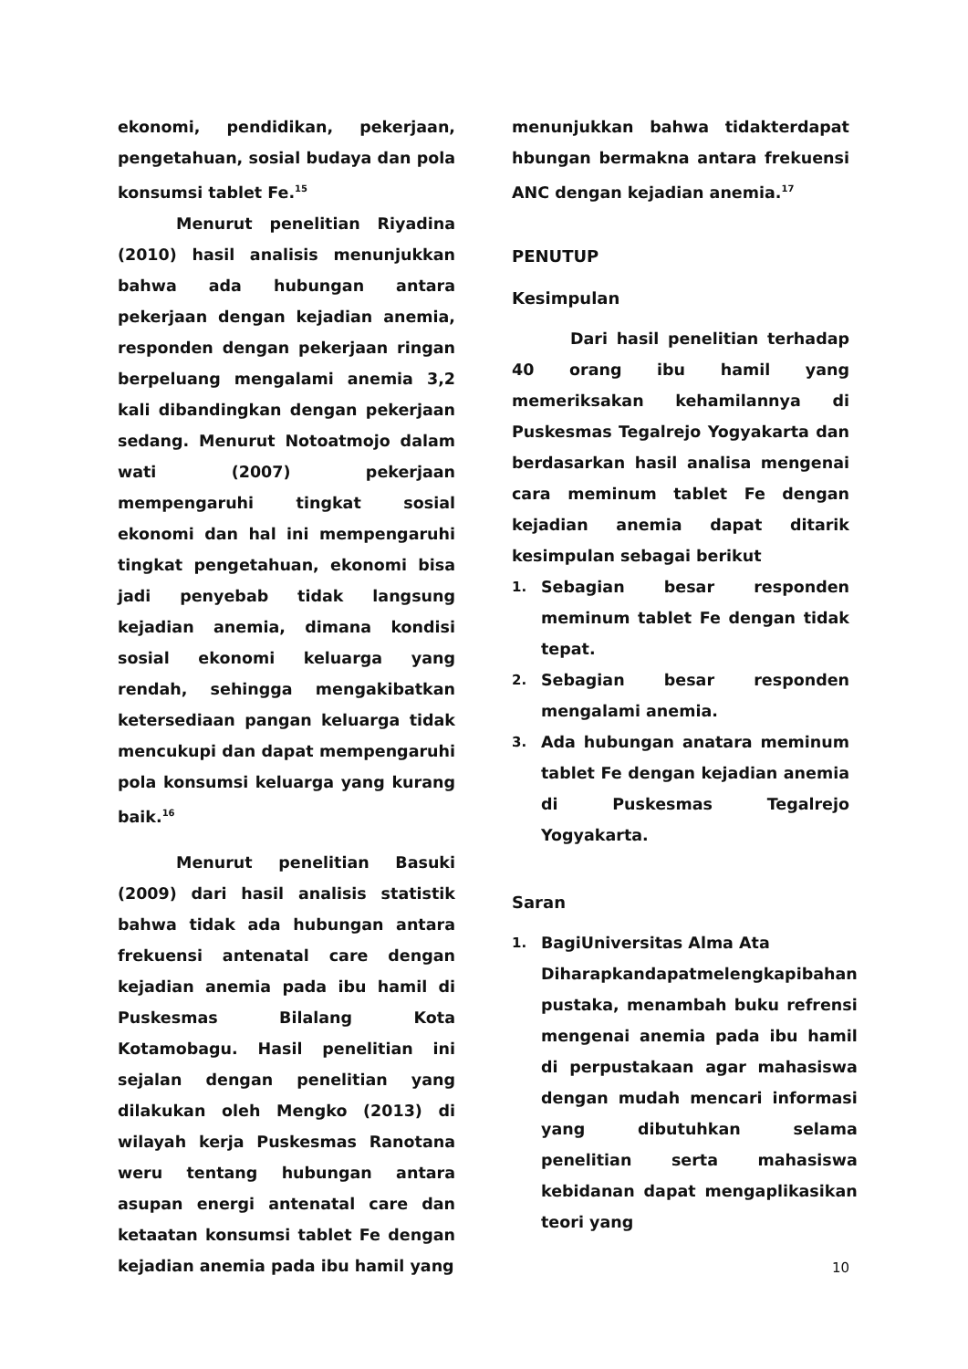ekonomi, pendidikan, pekerjaan, pengetahuan, sosial budaya dan pola konsumsi tablet Fe.<sup>15</sup>
Menurut penelitian Riyadina (2010) hasil analisis menunjukkan bahwa ada hubungan antara pekerjaan dengan kejadian anemia, responden dengan pekerjaan ringan berpeluang mengalami anemia 3,2 kali dibandingkan dengan pekerjaan sedang. Menurut Notoatmojo dalam wati (2007) pekerjaan mempengaruhi tingkat sosial ekonomi dan hal ini mempengaruhi tingkat pengetahuan, ekonomi bisa jadi penyebab tidak langsung kejadian anemia, dimana kondisi sosial ekonomi keluarga yang rendah, sehingga mengakibatkan ketersediaan pangan keluarga tidak mencukupi dan dapat mempengaruhi pola konsumsi keluarga yang kurang baik.<sup>16</sup>
Menurut penelitian Basuki (2009) dari hasil analisis statistik bahwa tidak ada hubungan antara frekuensi antenatal care dengan kejadian anemia pada ibu hamil di Puskesmas Bilalang Kota Kotamobagu. Hasil penelitian ini sejalan dengan penelitian yang dilakukan oleh Mengko (2013) di wilayah kerja Puskesmas Ranotana weru tentang hubungan antara asupan energi antenatal care dan ketaatan konsumsi tablet Fe dengan kejadian anemia pada ibu hamil yang
menunjukkan bahwa tidakterdapat hbungan bermakna antara frekuensi ANC dengan kejadian anemia.<sup>17</sup>
PENUTUP
Kesimpulan
Dari hasil penelitian terhadap 40 orang ibu hamil yang memeriksakan kehamilannya di Puskesmas Tegalrejo Yogyakarta dan berdasarkan hasil analisa mengenai cara meminum tablet Fe dengan kejadian anemia dapat ditarik kesimpulan sebagai berikut
1. Sebagian besar responden meminum tablet Fe dengan tidak tepat.
2. Sebagian besar responden mengalami anemia.
3. Ada hubungan anatara meminum tablet Fe dengan kejadian anemia di Puskesmas Tegalrejo Yogyakarta.
Saran
1. BagiUniversitas Alma Ata
Diharapkandapatmelengkapibahan pustaka, menambah buku refrensi mengenai anemia pada ibu hamil di perpustakaan agar mahasiswa dengan mudah mencari informasi yang dibutuhkan selama penelitian serta mahasiswa kebidanan dapat mengaplikasikan teori yang
10